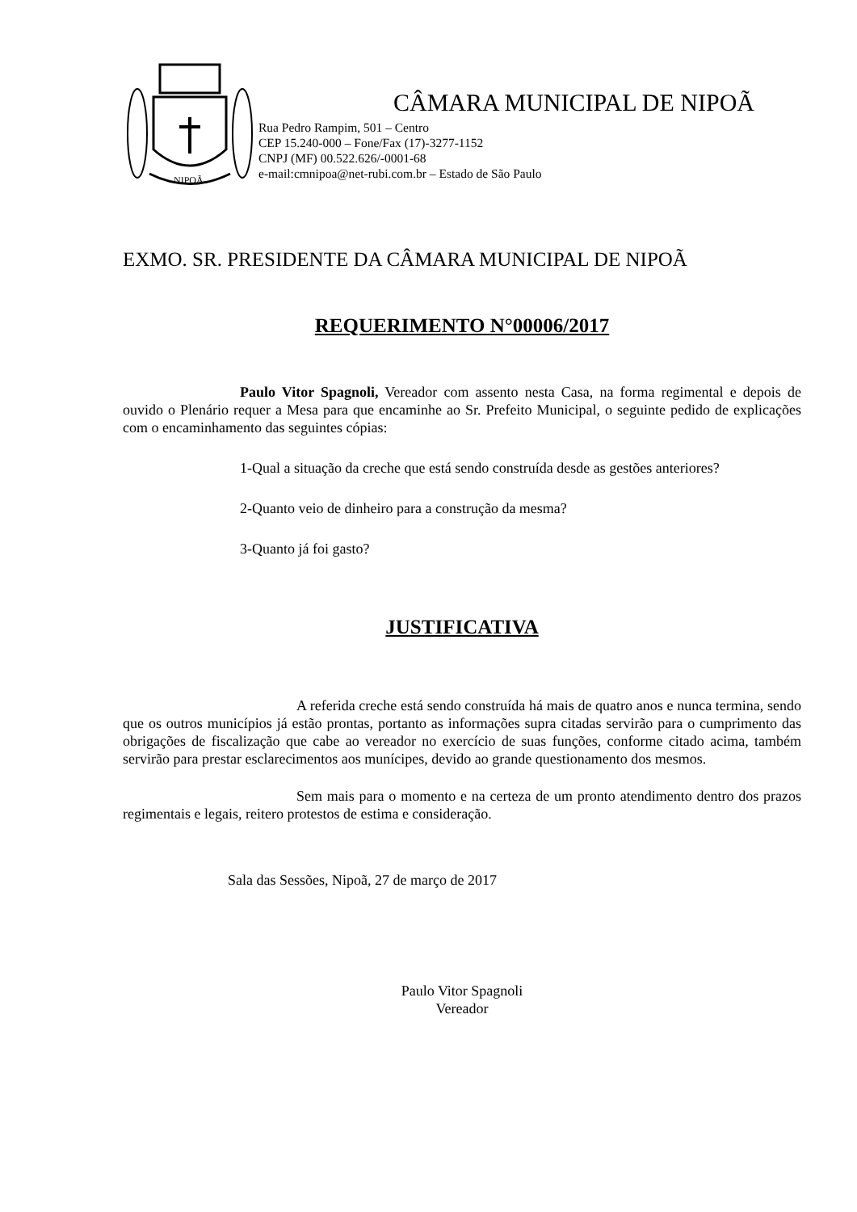NIPOÃ
CÂMARA MUNICIPAL DE NIPOÃ
Rua Pedro Rampim, 501 – Centro
CEP 15.240-000 – Fone/Fax (17)-3277-1152
CNPJ (MF) 00.522.626/-0001-68
e-mail:cmnipoa@net-rubi.com.br – Estado de São Paulo
EXMO. SR. PRESIDENTE DA CÂMARA MUNICIPAL DE NIPOÃ
REQUERIMENTO N°00006/2017
Paulo Vitor Spagnoli, Vereador com assento nesta Casa, na forma regimental e depois de ouvido o Plenário requer a Mesa para que encaminhe ao Sr. Prefeito Municipal, o seguinte pedido de explicações com o encaminhamento das seguintes cópias:
1-Qual a situação da creche que está sendo construída desde as gestões anteriores?
2-Quanto veio de dinheiro para a construção da mesma?
3-Quanto já foi gasto?
JUSTIFICATIVA
A referida creche está sendo construída há mais de quatro anos e nunca termina, sendo que os outros municípios já estão prontas, portanto as informações supra citadas servirão para o cumprimento das obrigações de fiscalização que cabe ao vereador no exercício de suas funções, conforme citado acima, também servirão para prestar esclarecimentos aos munícipes, devido ao grande questionamento dos mesmos.
Sem mais para o momento e na certeza de um pronto atendimento dentro dos prazos regimentais e legais, reitero protestos de estima e consideração.
Sala das Sessões, Nipoã, 27 de março de 2017
Paulo Vitor Spagnoli
Vereador